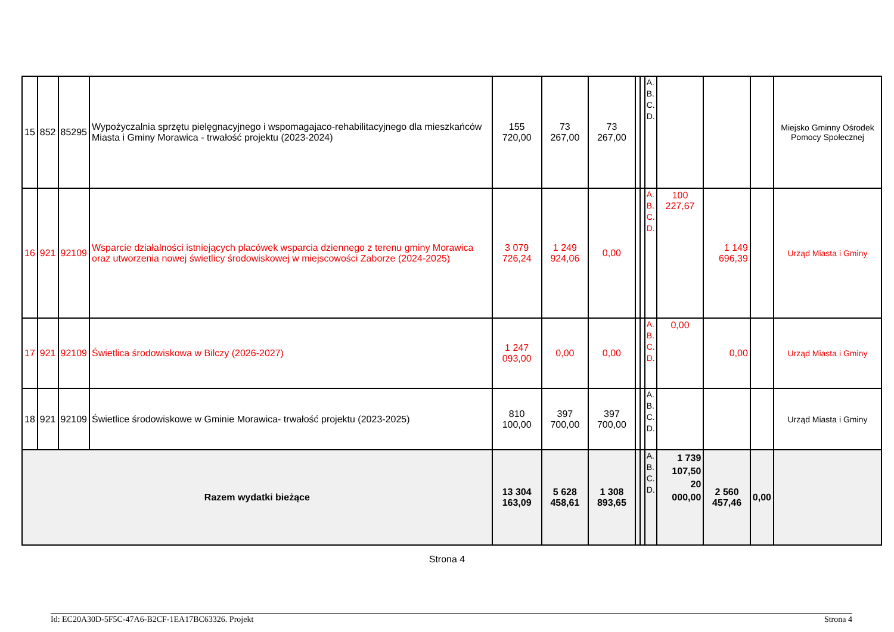| 15 | 852 | 85295 | Wypożyczalnia sprzętu pielęgnacyjnego i wspomagajaco-rehabilitacyjnego dla mieszkańców Miasta i Gminy Morawica - trwałość projektu (2023-2024) | 155 720,00 | 73 267,00 | 73 267,00 | | | A. B. C. D. | | | | Miejsko Gminny Ośrodek Pomocy Społecznej |
| 16 | 921 | 92109 | Wsparcie działalności istniejących placówek wsparcia dziennego z terenu gminy Morawica oraz utworzenia nowej świetlicy środowiskowej w miejscowości Zaborze (2024-2025) | 3 079 726,24 | 1 249 924,06 | 0,00 | | | A. B. C. D. | 100 227,67 | 1 149 696,39 | | Urząd Miasta i Gminy |
| 17 | 921 | 92109 | Świetlica środowiskowa w Bilczy (2026-2027) | 1 247 093,00 | 0,00 | 0,00 | | | A. B. C. D. | 0,00 | 0,00 | | Urząd Miasta i Gminy |
| 18 | 921 | 92109 | Świetlice środowiskowe w Gminie Morawica- trwałość projektu (2023-2025) | 810 100,00 | 397 700,00 | 397 700,00 | | | A. B. C. D. | | | | Urząd Miasta i Gminy |
| Razem wydatki bieżące | | | | 13 304 163,09 | 5 628 458,61 | 1 308 893,65 | | | A. B. C. D. | 1 739 107,50 20 000,00 | 2 560 457,46 | 0,00 | |
Strona 4
Id: EC20A30D-5F5C-47A6-B2CF-1EA17BC63326. Projekt Strona 4